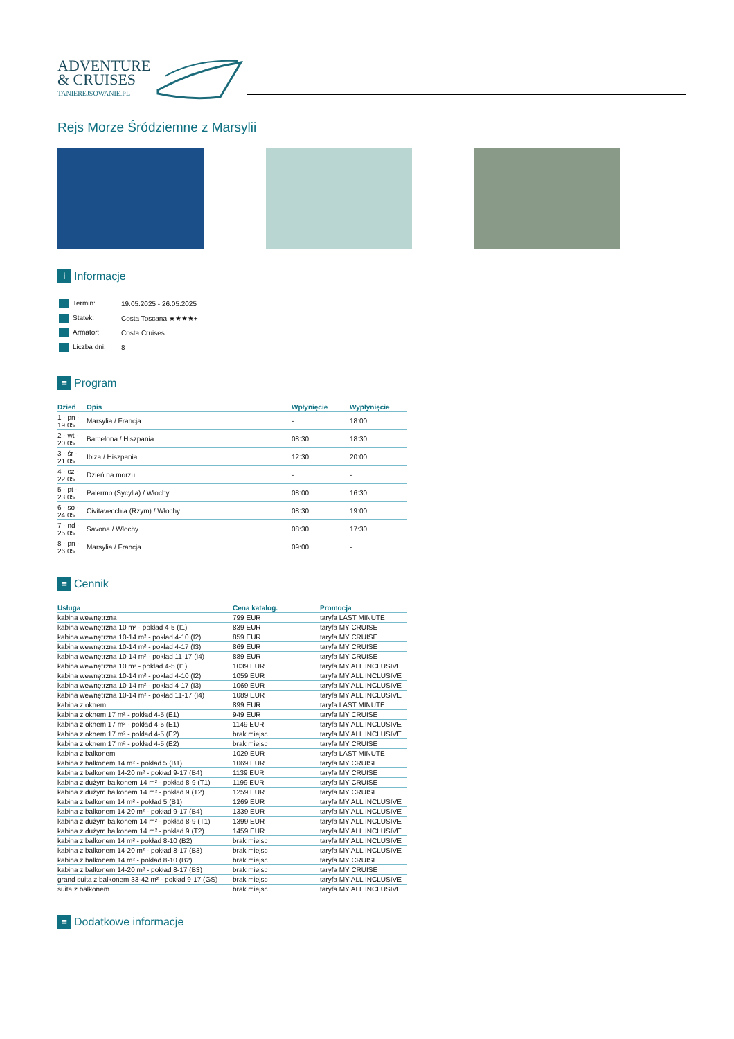ADVENTURE
& CRUISES
TANIEREJSOWANIE.PL
Rejs Morze Śródziemne z Marsylii
i Informacje
| Termin: | 19.05.2025 - 26.05.2025 |
| Statek: | Costa Toscana ★★★★+ |
| Armator: | Costa Cruises |
| Liczba dni: | 8 |
≡ Program
| Dzień | Opis | Wpłynięcie | Wypłynięcie |
| --- | --- | --- | --- |
| 1 - pn - 19.05 | Marsylia / Francja | - | 18:00 |
| 2 - wt - 20.05 | Barcelona / Hiszpania | 08:30 | 18:30 |
| 3 - śr - 21.05 | Ibiza / Hiszpania | 12:30 | 20:00 |
| 4 - cz - 22.05 | Dzień na morzu | - | - |
| 5 - pt - 23.05 | Palermo (Sycylia) / Włochy | 08:00 | 16:30 |
| 6 - so - 24.05 | Civitavecchia (Rzym) / Włochy | 08:30 | 19:00 |
| 7 - nd - 25.05 | Savona / Włochy | 08:30 | 17:30 |
| 8 - pn - 26.05 | Marsylia / Francja | 09:00 | - |
≡ Cennik
| Usługa | Cena katalog. | Promocja |
| --- | --- | --- |
| kabina wewnętrzna | 799 EUR | taryfa LAST MINUTE |
| kabina wewnętrzna 10 m² - pokład 4-5 (I1) | 839 EUR | taryfa MY CRUISE |
| kabina wewnętrzna 10-14 m² - pokład 4-10 (I2) | 859 EUR | taryfa MY CRUISE |
| kabina wewnętrzna 10-14 m² - pokład 4-17 (I3) | 869 EUR | taryfa MY CRUISE |
| kabina wewnętrzna 10-14 m² - pokład 11-17 (I4) | 889 EUR | taryfa MY CRUISE |
| kabina wewnętrzna 10 m² - pokład 4-5 (I1) | 1039 EUR | taryfa MY ALL INCLUSIVE |
| kabina wewnętrzna 10-14 m² - pokład 4-10 (I2) | 1059 EUR | taryfa MY ALL INCLUSIVE |
| kabina wewnętrzna 10-14 m² - pokład 4-17 (I3) | 1069 EUR | taryfa MY ALL INCLUSIVE |
| kabina wewnętrzna 10-14 m² - pokład 11-17 (I4) | 1089 EUR | taryfa MY ALL INCLUSIVE |
| kabina z oknem | 899 EUR | taryfa LAST MINUTE |
| kabina z oknem 17 m² - pokład 4-5 (E1) | 949 EUR | taryfa MY CRUISE |
| kabina z oknem 17 m² - pokład 4-5 (E1) | 1149 EUR | taryfa MY ALL INCLUSIVE |
| kabina z oknem 17 m² - pokład 4-5 (E2) | brak miejsc | taryfa MY ALL INCLUSIVE |
| kabina z oknem 17 m² - pokład 4-5 (E2) | brak miejsc | taryfa MY CRUISE |
| kabina z balkonem | 1029 EUR | taryfa LAST MINUTE |
| kabina z balkonem 14 m² - pokład 5 (B1) | 1069 EUR | taryfa MY CRUISE |
| kabina z balkonem 14-20 m² - pokład 9-17 (B4) | 1139 EUR | taryfa MY CRUISE |
| kabina z dużym balkonem 14 m² - pokład 8-9 (T1) | 1199 EUR | taryfa MY CRUISE |
| kabina z dużym balkonem 14 m² - pokład 9 (T2) | 1259 EUR | taryfa MY CRUISE |
| kabina z balkonem 14 m² - pokład 5 (B1) | 1269 EUR | taryfa MY ALL INCLUSIVE |
| kabina z balkonem 14-20 m² - pokład 9-17 (B4) | 1339 EUR | taryfa MY ALL INCLUSIVE |
| kabina z dużym balkonem 14 m² - pokład 8-9 (T1) | 1399 EUR | taryfa MY ALL INCLUSIVE |
| kabina z dużym balkonem 14 m² - pokład 9 (T2) | 1459 EUR | taryfa MY ALL INCLUSIVE |
| kabina z balkonem 14 m² - pokład 8-10 (B2) | brak miejsc | taryfa MY ALL INCLUSIVE |
| kabina z balkonem 14-20 m² - pokład 8-17 (B3) | brak miejsc | taryfa MY ALL INCLUSIVE |
| kabina z balkonem 14 m² - pokład 8-10 (B2) | brak miejsc | taryfa MY CRUISE |
| kabina z balkonem 14-20 m² - pokład 8-17 (B3) | brak miejsc | taryfa MY CRUISE |
| grand suita z balkonem 33-42 m² - pokład 9-17 (GS) | brak miejsc | taryfa MY ALL INCLUSIVE |
| suita z balkonem | brak miejsc | taryfa MY ALL INCLUSIVE |
≡ Dodatkowe informacje